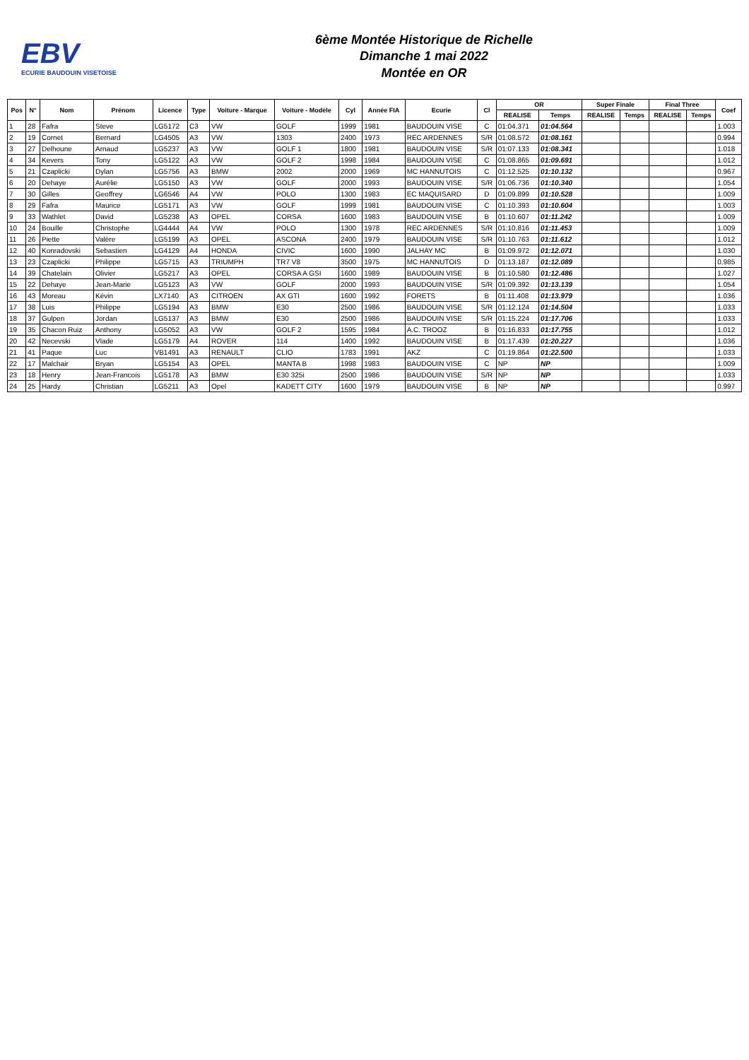EBV
ECURIE BAUDOUIN VISETOISE
6ème Montée Historique de Richelle
Dimanche 1 mai 2022
Montée en OR
| Pos | N° | Nom | Prénom | Licence | Type | Voiture - Marque | Voiture - Modèle | Cyl | Année FIA | Ecurie | Cl | OR | | Super Finale | | Final Three | | Coef |
| --- | --- | --- | --- | --- | --- | --- | --- | --- | --- | --- | --- | --- | --- | --- | --- | --- | --- | --- |
| | | | | | | | | | | | | REALISE | Temps | REALISE | Temps | REALISE | Temps | |
| 1 | 28 | Fafra | Steve | LG5172 | C3 | VW | GOLF | 1999 | 1981 | BAUDOUIN VISE | C | 01:04.371 | 01:04.564 | | | | | 1.003 |
| 2 | 19 | Cornet | Bernard | LG4505 | A3 | VW | 1303 | 2400 | 1973 | REC ARDENNES | S/R | 01:08.572 | 01:08.161 | | | | | 0.994 |
| 3 | 27 | Delhoune | Arnaud | LG5237 | A3 | VW | GOLF 1 | 1800 | 1981 | BAUDOUIN VISE | S/R | 01:07.133 | 01:08.341 | | | | | 1.018 |
| 4 | 34 | Kevers | Tony | LG5122 | A3 | VW | GOLF 2 | 1998 | 1984 | BAUDOUIN VISE | C | 01:08.865 | 01:09.691 | | | | | 1.012 |
| 5 | 21 | Czaplicki | Dylan | LG5756 | A3 | BMW | 2002 | 2000 | 1969 | MC HANNUTOIS | C | 01:12.525 | 01:10.132 | | | | | 0.967 |
| 6 | 20 | Dehaye | Aurélie | LG5150 | A3 | VW | GOLF | 2000 | 1993 | BAUDOUIN VISE | S/R | 01:06.736 | 01:10.340 | | | | | 1.054 |
| 7 | 30 | Gilles | Geoffrey | LG6546 | A4 | VW | POLO | 1300 | 1983 | EC MAQUISARD | D | 01:09.899 | 01:10.528 | | | | | 1.009 |
| 8 | 29 | Fafra | Maurice | LG5171 | A3 | VW | GOLF | 1999 | 1981 | BAUDOUIN VISE | C | 01:10.393 | 01:10.604 | | | | | 1.003 |
| 9 | 33 | Wathlet | David | LG5238 | A3 | OPEL | CORSA | 1600 | 1983 | BAUDOUIN VISE | B | 01:10.607 | 01:11.242 | | | | | 1.009 |
| 10 | 24 | Bouille | Christophe | LG4444 | A4 | VW | POLO | 1300 | 1978 | REC ARDENNES | S/R | 01:10.816 | 01:11.453 | | | | | 1.009 |
| 11 | 26 | Piette | Valère | LG5199 | A3 | OPEL | ASCONA | 2400 | 1979 | BAUDOUIN VISE | S/R | 01:10.763 | 01:11.612 | | | | | 1.012 |
| 12 | 40 | Konradovski | Sebastien | LG4129 | A4 | HONDA | CIVIC | 1600 | 1990 | JALHAY MC | B | 01:09.972 | 01:12.071 | | | | | 1.030 |
| 13 | 23 | Czaplicki | Philippe | LG5715 | A3 | TRIUMPH | TR7 V8 | 3500 | 1975 | MC HANNUTOIS | D | 01:13.187 | 01:12.089 | | | | | 0.985 |
| 14 | 39 | Chatelain | Olivier | LG5217 | A3 | OPEL | CORSA A GSI | 1600 | 1989 | BAUDOUIN VISE | B | 01:10.580 | 01:12.486 | | | | | 1.027 |
| 15 | 22 | Dehaye | Jean-Marie | LG5123 | A3 | VW | GOLF | 2000 | 1993 | BAUDOUIN VISE | S/R | 01:09.392 | 01:13.139 | | | | | 1.054 |
| 16 | 43 | Moreau | Kévin | LX7140 | A3 | CITROEN | AX GTI | 1600 | 1992 | FORETS | B | 01:11.408 | 01:13.979 | | | | | 1.036 |
| 17 | 38 | Luis | Philippe | LG5194 | A3 | BMW | E30 | 2500 | 1986 | BAUDOUIN VISE | S/R | 01:12.124 | 01:14.504 | | | | | 1.033 |
| 18 | 37 | Gulpen | Jordan | LG5137 | A3 | BMW | E30 | 2500 | 1986 | BAUDOUIN VISE | S/R | 01:15.224 | 01:17.706 | | | | | 1.033 |
| 19 | 35 | Chacon Ruiz | Anthony | LG5052 | A3 | VW | GOLF 2 | 1595 | 1984 | A.C. TROOZ | B | 01:16.833 | 01:17.755 | | | | | 1.012 |
| 20 | 42 | Necevski | Vlade | LG5179 | A4 | ROVER | 114 | 1400 | 1992 | BAUDOUIN VISE | B | 01:17.439 | 01:20.227 | | | | | 1.036 |
| 21 | 41 | Paque | Luc | VB1491 | A3 | RENAULT | CLIO | 1783 | 1991 | AKZ | C | 01:19.864 | 01:22.500 | | | | | 1.033 |
| 22 | 17 | Malchair | Bryan | LG5154 | A3 | OPEL | MANTA B | 1998 | 1983 | BAUDOUIN VISE | C | NP | NP | | | | | 1.009 |
| 23 | 18 | Henry | Jean-Francois | LG5178 | A3 | BMW | E30 325i | 2500 | 1986 | BAUDOUIN VISE | S/R | NP | NP | | | | | 1.033 |
| 24 | 25 | Hardy | Christian | LG5211 | A3 | Opel | KADETT CITY | 1600 | 1979 | BAUDOUIN VISE | B | NP | NP | | | | | 0.997 |